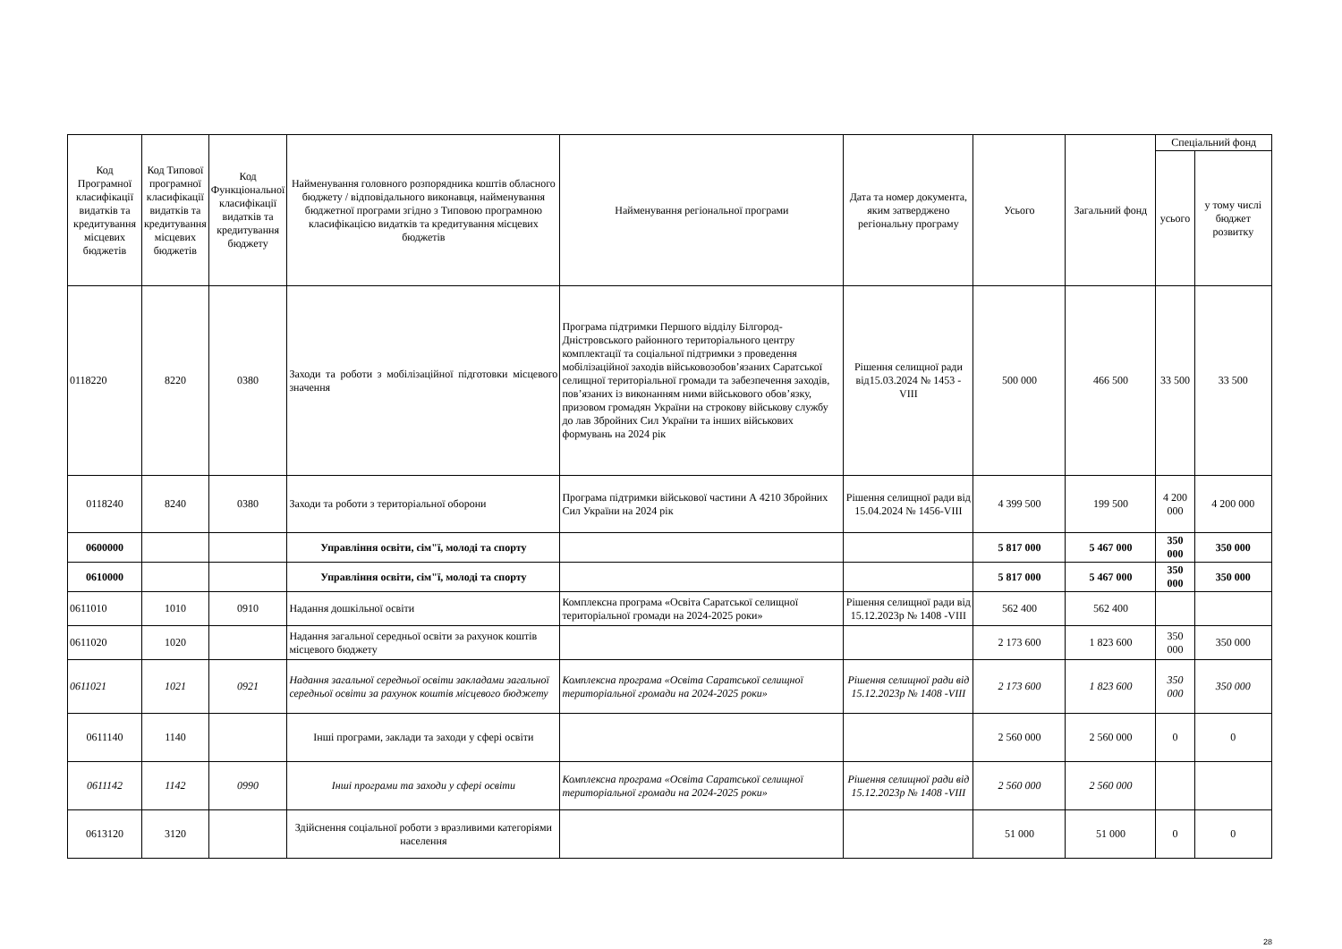| Код Програмної класифікації видатків та кредитування місцевих бюджетів | Код Типової програмної класифікації видатків та кредитування місцевих бюджетів | Код Функціональної класифікації видатків та кредитування бюджету | Найменування головного розпорядника коштів обласного бюджету / відповідального виконавця, найменування бюджетної програми згідно з Типовою програмною класифікацією видатків та кредитування місцевих бюджетів | Найменування регіональної програми | Дата та номер документа, яким затверджено регіональну програму | Усього | Загальний фонд | Спеціальний фонд | |
| --- | --- | --- | --- | --- | --- | --- | --- | --- | --- |
| | | | | | | | | усього | у тому числі бюджет розвитку |
| 0118220 | 8220 | 0380 | Заходи та роботи з мобілізаційної підготовки місцевого значення | Програма підтримки Першого відділу Білгород-Дністровського районного територіального центру комплектації та соціальної підтримки з проведення мобілізаційної заходів військовозобов’язаних Саратської селищної територіальної громади та забезпечення заходів, пов’язаних із виконанням ними військового обов’язку, призовом громадян України на строкову військову службу до лав Збройних Сил України та інших військових формувань на 2024 рік | Рішення селищної ради від15.03.2024 № 1453 - VIII | 500 000 | 466 500 | 33 500 | 33 500 |
| 0118240 | 8240 | 0380 | Заходи та роботи з територіальної оборони | Програма підтримки військової частини А 4210 Збройних Сил України на 2024 рік | Рішення селищної ради від 15.04.2024 № 1456-VIII | 4 399 500 | 199 500 | 4 200 000 | 4 200 000 |
| 0600000 | | | Управління освіти, сім"ї, молоді та спорту | | | 5 817 000 | 5 467 000 | 350 000 | 350 000 |
| 0610000 | | | Управління освіти, сім"ї, молоді та спорту | | | 5 817 000 | 5 467 000 | 350 000 | 350 000 |
| 0611010 | 1010 | 0910 | Надання дошкільної освіти | Комплексна програма «Освіта Саратської селищної територіальної громади на 2024-2025 роки» | Рішення селищної ради від 15.12.2023р № 1408 -VIII | 562 400 | 562 400 | | |
| 0611020 | 1020 | | Надання загальної середньої освіти за рахунок коштів місцевого бюджету | | | 2 173 600 | 1 823 600 | 350 000 | 350 000 |
| 0611021 | 1021 | 0921 | Надання загальної середньої освіти закладами загальної середньої освіти за рахунок коштів місцевого бюджету | Комплексна програма «Освіта Саратської селищної територіальної громади на 2024-2025 роки» | Рішення селищної ради від 15.12.2023р № 1408 -VIII | 2 173 600 | 1 823 600 | 350 000 | 350 000 |
| 0611140 | 1140 | | Інші програми, заклади та заходи у сфері освіти | | | 2 560 000 | 2 560 000 | 0 | 0 |
| 0611142 | 1142 | 0990 | Інші програми та заходи у сфері освіти | Комплексна програма «Освіта Саратської селищної територіальної громади на 2024-2025 роки» | Рішення селищної ради від 15.12.2023р № 1408 -VIII | 2 560 000 | 2 560 000 | | |
| 0613120 | 3120 | | Здійснення соціальної роботи з вразливими категоріями населення | | | 51 000 | 51 000 | 0 | 0 |
28